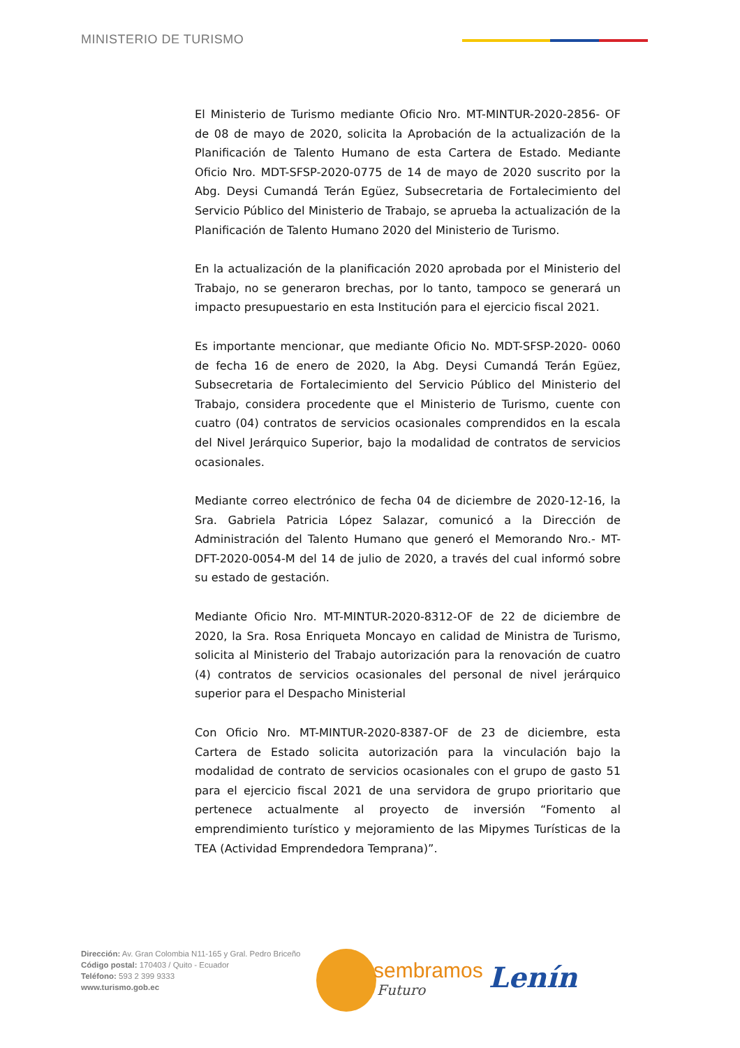MINISTERIO DE TURISMO
El Ministerio de Turismo mediante Oficio Nro. MT-MINTUR-2020-2856- OF de 08 de mayo de 2020, solicita la Aprobación de la actualización de la Planificación de Talento Humano de esta Cartera de Estado. Mediante Oficio Nro. MDT-SFSP-2020-0775 de 14 de mayo de 2020 suscrito por la Abg. Deysi Cumandá Terán Egüez, Subsecretaria de Fortalecimiento del Servicio Público del Ministerio de Trabajo, se aprueba la actualización de la Planificación de Talento Humano 2020 del Ministerio de Turismo.
En la actualización de la planificación 2020 aprobada por el Ministerio del Trabajo, no se generaron brechas, por lo tanto, tampoco se generará un impacto presupuestario en esta Institución para el ejercicio fiscal 2021.
Es importante mencionar, que mediante Oficio No. MDT-SFSP-2020- 0060 de fecha 16 de enero de 2020, la Abg. Deysi Cumandá Terán Egüez, Subsecretaria de Fortalecimiento del Servicio Público del Ministerio del Trabajo, considera procedente que el Ministerio de Turismo, cuente con cuatro (04) contratos de servicios ocasionales comprendidos en la escala del Nivel Jerárquico Superior, bajo la modalidad de contratos de servicios ocasionales.
Mediante correo electrónico de fecha 04 de diciembre de 2020-12-16, la Sra. Gabriela Patricia López Salazar, comunicó a la Dirección de Administración del Talento Humano que generó el Memorando Nro.- MT-DFT-2020-0054-M del 14 de julio de 2020, a través del cual informó sobre su estado de gestación.
Mediante Oficio Nro. MT-MINTUR-2020-8312-OF de 22 de diciembre de 2020, la Sra. Rosa Enriqueta Moncayo en calidad de Ministra de Turismo, solicita al Ministerio del Trabajo autorización para la renovación de cuatro (4) contratos de servicios ocasionales del personal de nivel jerárquico superior para el Despacho Ministerial
Con Oficio Nro. MT-MINTUR-2020-8387-OF de 23 de diciembre, esta Cartera de Estado solicita autorización para la vinculación bajo la modalidad de contrato de servicios ocasionales con el grupo de gasto 51 para el ejercicio fiscal 2021 de una servidora de grupo prioritario que pertenece actualmente al proyecto de inversión “Fomento al emprendimiento turístico y mejoramiento de las Mipymes Turísticas de la TEA (Actividad Emprendedora Temprana)”.
Dirección: Av. Gran Colombia N11-165 y Gral. Pedro Briceño
Código postal: 170403 / Quito - Ecuador
Teléfono: 593 2 399 9333
www.turismo.gob.ec
sembramos
Futuro Lenín